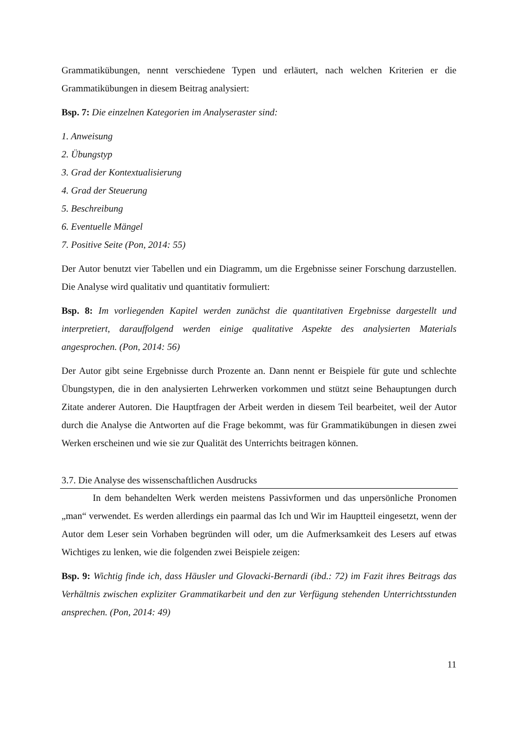Grammatikübungen, nennt verschiedene Typen und erläutert, nach welchen Kriterien er die Grammatikübungen in diesem Beitrag analysiert:
Bsp. 7: Die einzelnen Kategorien im Analyseraster sind:
1. Anweisung
2. Übungstyp
3. Grad der Kontextualisierung
4. Grad der Steuerung
5. Beschreibung
6. Eventuelle Mängel
7. Positive Seite (Pon, 2014: 55)
Der Autor benutzt vier Tabellen und ein Diagramm, um die Ergebnisse seiner Forschung darzustellen. Die Analyse wird qualitativ und quantitativ formuliert:
Bsp. 8: Im vorliegenden Kapitel werden zunächst die quantitativen Ergebnisse dargestellt und interpretiert, darauffolgend werden einige qualitative Aspekte des analysierten Materials angesprochen. (Pon, 2014: 56)
Der Autor gibt seine Ergebnisse durch Prozente an. Dann nennt er Beispiele für gute und schlechte Übungstypen, die in den analysierten Lehrwerken vorkommen und stützt seine Behauptungen durch Zitate anderer Autoren. Die Hauptfragen der Arbeit werden in diesem Teil bearbeitet, weil der Autor durch die Analyse die Antworten auf die Frage bekommt, was für Grammatikübungen in diesen zwei Werken erscheinen und wie sie zur Qualität des Unterrichts beitragen können.
3.7. Die Analyse des wissenschaftlichen Ausdrucks
In dem behandelten Werk werden meistens Passivformen und das unpersönliche Pronomen „man“ verwendet. Es werden allerdings ein paarmal das Ich und Wir im Hauptteil eingesetzt, wenn der Autor dem Leser sein Vorhaben begründen will oder, um die Aufmerksamkeit des Lesers auf etwas Wichtiges zu lenken, wie die folgenden zwei Beispiele zeigen:
Bsp. 9: Wichtig finde ich, dass Häusler und Glovacki-Bernardi (ibd.: 72) im Fazit ihres Beitrags das Verhältnis zwischen expliziter Grammatikarbeit und den zur Verfügung stehenden Unterrichtsstunden ansprechen. (Pon, 2014: 49)
11